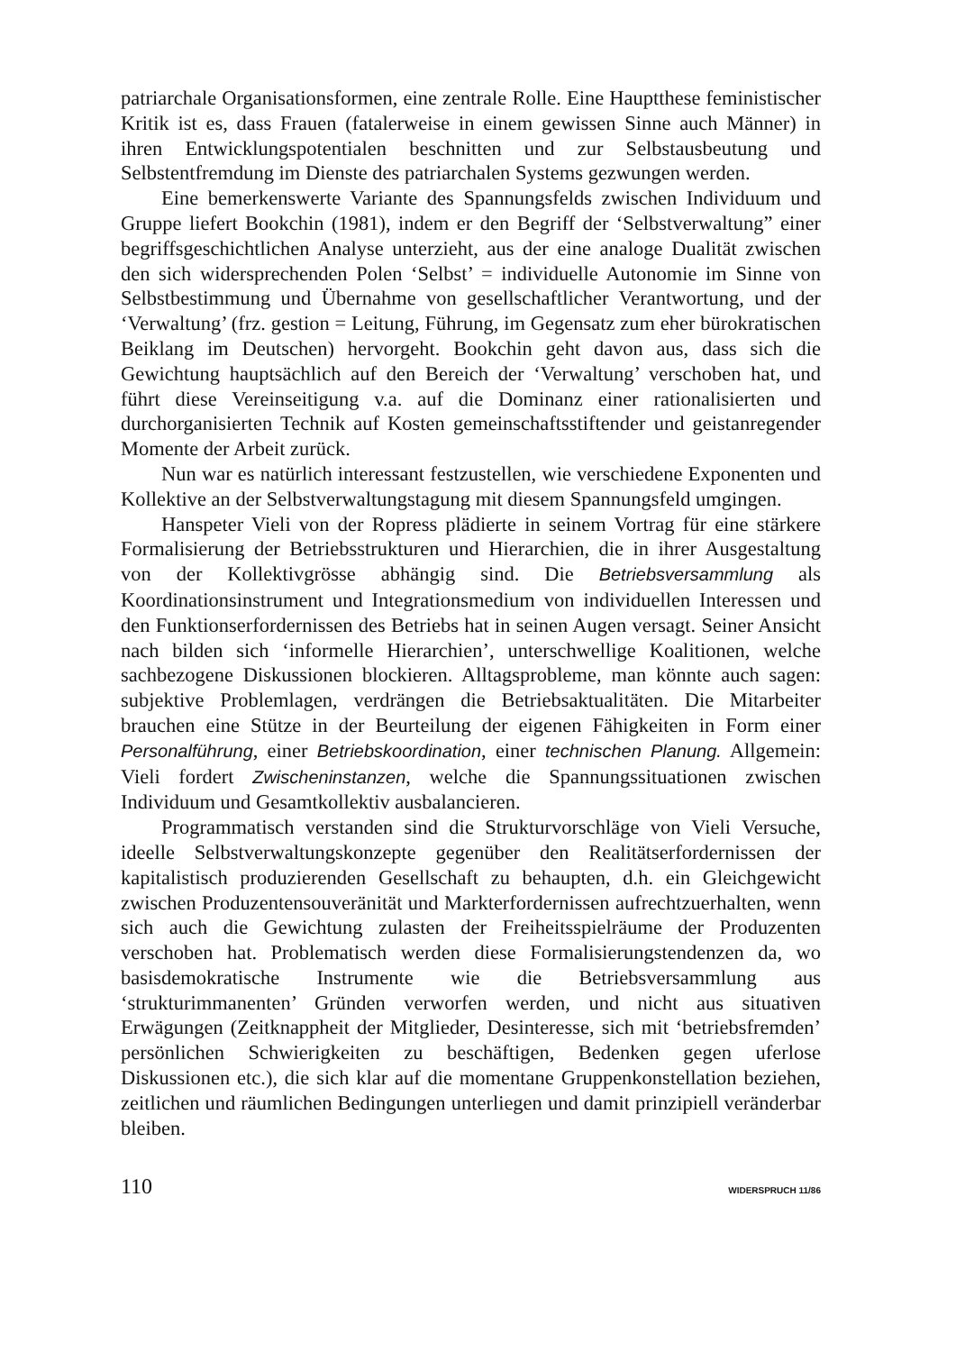patriarchale Organisationsformen, eine zentrale Rolle. Eine Hauptthese feministischer Kritik ist es, dass Frauen (fatalerweise in einem gewissen Sinne auch Männer) in ihren Entwicklungspotentialen beschnitten und zur Selbstausbeutung und Selbstentfremdung im Dienste des patriarchalen Systems gezwungen werden.
Eine bemerkenswerte Variante des Spannungsfelds zwischen Individuum und Gruppe liefert Bookchin (1981), indem er den Begriff der ‘Selbstverwaltung” einer begriffsgeschichtlichen Analyse unterzieht, aus der eine analoge Dualität zwischen den sich widersprechenden Polen ‘Selbst’ = individuelle Autonomie im Sinne von Selbstbestimmung und Übernahme von gesellschaftlicher Verantwortung, und der ‘Verwaltung’ (frz. gestion = Leitung, Führung, im Gegensatz zum eher bürokratischen Beiklang im Deutschen) hervorgeht. Bookchin geht davon aus, dass sich die Gewichtung hauptsächlich auf den Bereich der ‘Verwaltung’ verschoben hat, und führt diese Vereinseitigung v.a. auf die Dominanz einer rationalisierten und durchorganisierten Technik auf Kosten gemeinschaftsstiftender und geistanregender Momente der Arbeit zurück.
Nun war es natürlich interessant festzustellen, wie verschiedene Exponenten und Kollektive an der Selbstverwaltungstagung mit diesem Spannungsfeld umgingen.
Hanspeter Vieli von der Ropress plädierte in seinem Vortrag für eine stärkere Formalisierung der Betriebsstrukturen und Hierarchien, die in ihrer Ausgestaltung von der Kollektivgrösse abhängig sind. Die Betriebsversammlung als Koordinationsinstrument und Integrationsmedium von individuellen Interessen und den Funktionserfordernissen des Betriebs hat in seinen Augen versagt. Seiner Ansicht nach bilden sich ‘informelle Hierarchien’, unterschwellige Koalitionen, welche sachbezogene Diskussionen blockieren. Alltagsprobleme, man könnte auch sagen: subjektive Problemlagen, verdrängen die Betriebsaktualitäten. Die Mitarbeiter brauchen eine Stütze in der Beurteilung der eigenen Fähigkeiten in Form einer Personalführung, einer Betriebskoordination, einer technischen Planung. Allgemein: Vieli fordert Zwischeninstanzen, welche die Spannungssituationen zwischen Individuum und Gesamtkollektiv ausbalancieren.
Programmatisch verstanden sind die Strukturvorschläge von Vieli Versuche, ideelle Selbstverwaltungskonzepte gegenüber den Realitätserfordernissen der kapitalistisch produzierenden Gesellschaft zu behaupten, d.h. ein Gleichgewicht zwischen Produzentensouveränität und Markterfordernissen aufrechtzuerhalten, wenn sich auch die Gewichtung zulasten der Freiheitsspielräume der Produzenten verschoben hat. Problematisch werden diese Formalisierungstendenzen da, wo basisdemokratische Instrumente wie die Betriebsversammlung aus ‘strukturimmanenten’ Gründen verworfen werden, und nicht aus situativen Erwägungen (Zeitknappheit der Mitglieder, Desinteresse, sich mit ‘betriebsfremden’ persönlichen Schwierigkeiten zu beschäftigen, Bedenken gegen uferlose Diskussionen etc.), die sich klar auf die momentane Gruppenkonstellation beziehen, zeitlichen und räumlichen Bedingungen unterliegen und damit prinzipiell veränderbar bleiben.
110 WIDERSPRUCH 11/86